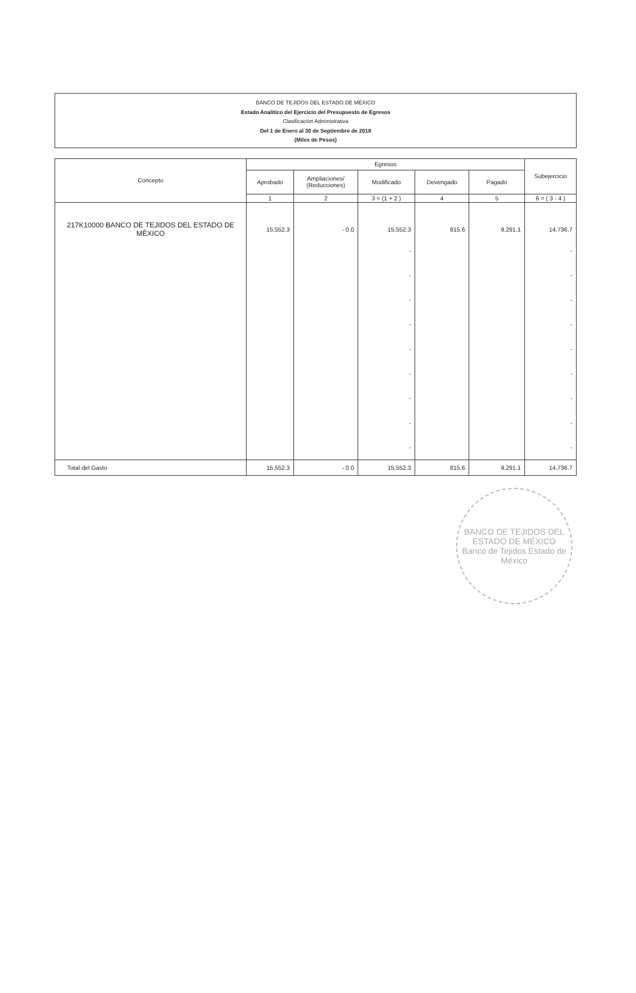BANCO DE TEJIDOS DEL ESTADO DE MÉXICO
Estado Analítico del Ejercicio del Presupuesto de Egresos
Clasificación Administrativa
Del 1 de Enero al 30 de Septiembre de 2018
(Miles de Pesos)
| Concepto | Egresos | | | | | Subejercicio |
| --- | --- | --- | --- | --- | --- | --- |
| | Aprobado | Ampliaciones/ (Reducciones) | Modificado | Devengado | Pagado | |
| | 1 | 2 | 3 = (1 + 2 ) | 4 | 5 | 6 = ( 3 - 4 ) |
| 217K10000 BANCO DE TEJIDOS DEL ESTADO DE MÉXICO | 15,552.3 | - 0.0 | 15,552.3 | 815.6 | 9,291.1 | 14,736.7 |
| | | | - - - - - - - - - | | | - - - - - - - - - |
| Total del Gasto | 15,552.3 | - 0.0 | 15,552.3 | 815.6 | 9,291.1 | 14,736.7 |
BANCO DE TEJIDOS DEL ESTADO DE MÉXICO
Banco de Tejidos Estado de México